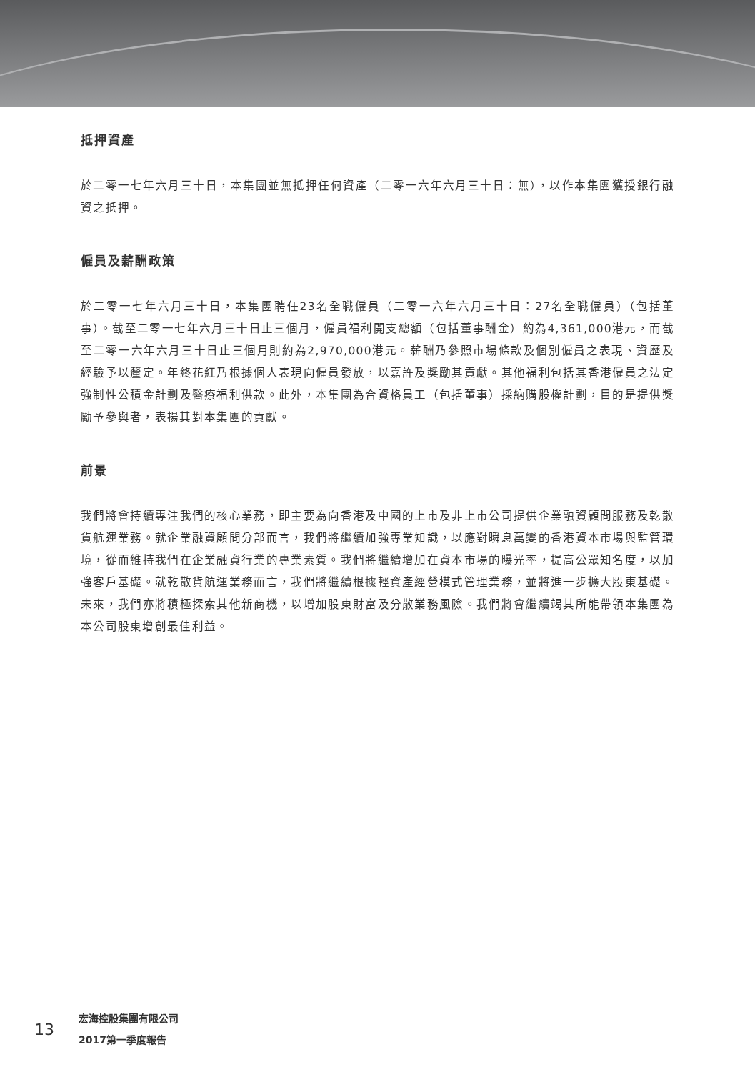抵押資產
於二零一七年六月三十日，本集團並無抵押任何資產（二零一六年六月三十日：無），以作本集團獲授銀行融資之抵押。
僱員及薪酬政策
於二零一七年六月三十日，本集團聘任23名全職僱員（二零一六年六月三十日：27名全職僱員）（包括董事）。截至二零一七年六月三十日止三個月，僱員福利開支總額（包括董事酬金）約為4,361,000港元，而截至二零一六年六月三十日止三個月則約為2,970,000港元。薪酬乃參照市場條款及個別僱員之表現、資歷及經驗予以釐定。年終花紅乃根據個人表現向僱員發放，以嘉許及獎勵其貢獻。其他福利包括其香港僱員之法定強制性公積金計劃及醫療福利供款。此外，本集團為合資格員工（包括董事）採納購股權計劃，目的是提供獎勵予參與者，表揚其對本集團的貢獻。
前景
我們將會持續專注我們的核心業務，即主要為向香港及中國的上市及非上市公司提供企業融資顧問服務及乾散貨航運業務。就企業融資顧問分部而言，我們將繼續加強專業知識，以應對瞬息萬變的香港資本市場與監管環境，從而維持我們在企業融資行業的專業素質。我們將繼續增加在資本市場的曝光率，提高公眾知名度，以加強客戶基礎。就乾散貨航運業務而言，我們將繼續根據輕資產經營模式管理業務，並將進一步擴大股東基礎。未來，我們亦將積極探索其他新商機，以增加股東財富及分散業務風險。我們將會繼續竭其所能帶領本集團為本公司股東增創最佳利益。
13
宏海控股集團有限公司
2017第一季度報告